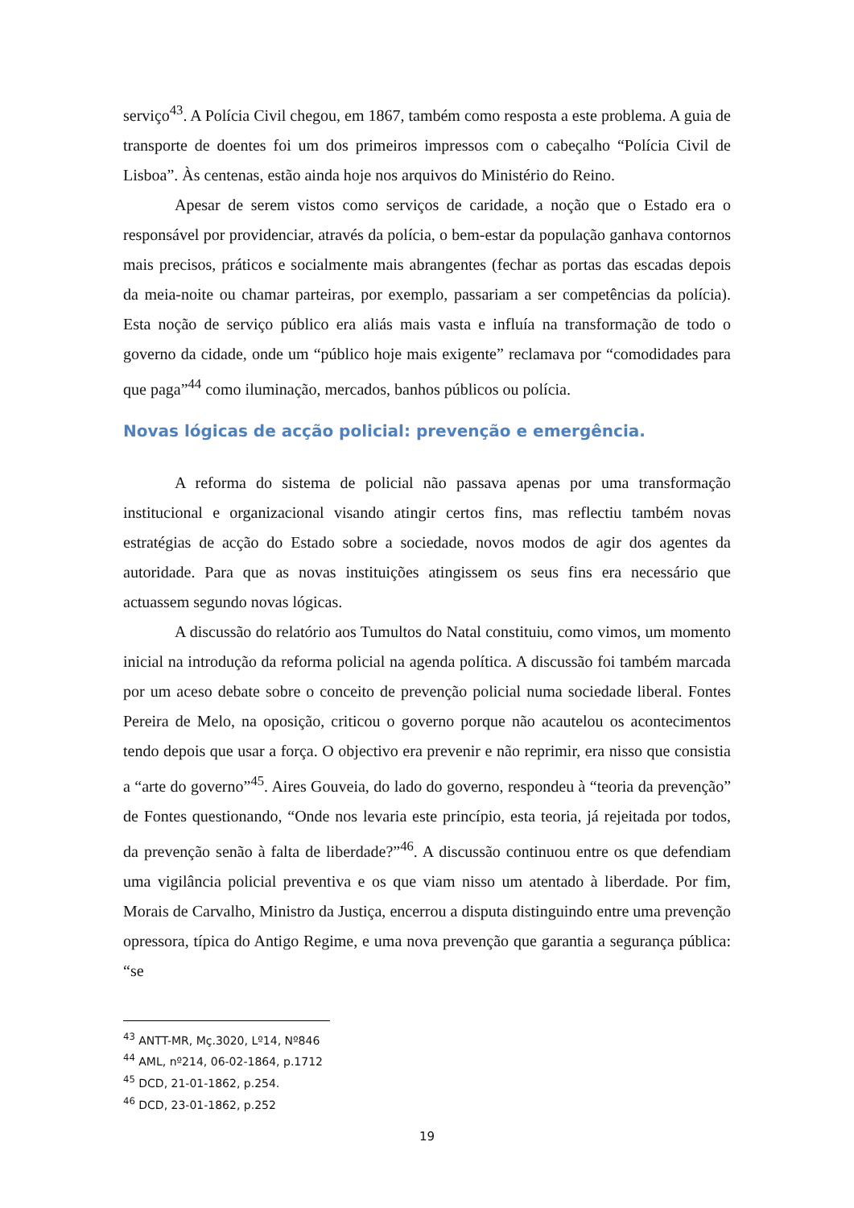serviço<sup>43</sup>. A Polícia Civil chegou, em 1867, também como resposta a este problema. A guia de transporte de doentes foi um dos primeiros impressos com o cabeçalho “Polícia Civil de Lisboa”. Às centenas, estão ainda hoje nos arquivos do Ministério do Reino.
Apesar de serem vistos como serviços de caridade, a noção que o Estado era o responsável por providenciar, através da polícia, o bem-estar da população ganhava contornos mais precisos, práticos e socialmente mais abrangentes (fechar as portas das escadas depois da meia-noite ou chamar parteiras, por exemplo, passariam a ser competências da polícia). Esta noção de serviço público era aliás mais vasta e influía na transformação de todo o governo da cidade, onde um “público hoje mais exigente” reclamava por “comodidades para que paga”<sup>44</sup> como iluminação, mercados, banhos públicos ou polícia.
Novas lógicas de acção policial: prevenção e emergência.
A reforma do sistema de policial não passava apenas por uma transformação institucional e organizacional visando atingir certos fins, mas reflectiu também novas estratégias de acção do Estado sobre a sociedade, novos modos de agir dos agentes da autoridade. Para que as novas instituições atingissem os seus fins era necessário que actuassem segundo novas lógicas.
A discussão do relatório aos Tumultos do Natal constituiu, como vimos, um momento inicial na introdução da reforma policial na agenda política. A discussão foi também marcada por um aceso debate sobre o conceito de prevenção policial numa sociedade liberal. Fontes Pereira de Melo, na oposição, criticou o governo porque não acautelou os acontecimentos tendo depois que usar a força. O objectivo era prevenir e não reprimir, era nisso que consistia a “arte do governo”<sup>45</sup>. Aires Gouveia, do lado do governo, respondeu à “teoria da prevenção” de Fontes questionando, “Onde nos levaria este princípio, esta teoria, já rejeitada por todos, da prevenção senão à falta de liberdade?”<sup>46</sup>. A discussão continuou entre os que defendiam uma vigilância policial preventiva e os que viam nisso um atentado à liberdade. Por fim, Morais de Carvalho, Ministro da Justiça, encerrou a disputa distinguindo entre uma prevenção opressora, típica do Antigo Regime, e uma nova prevenção que garantia a segurança pública: “se
<sup>43</sup> ANTT-MR, Mç.3020, Lº14, Nº846
<sup>44</sup> AML, nº214, 06-02-1864, p.1712
<sup>45</sup> DCD, 21-01-1862, p.254.
<sup>46</sup> DCD, 23-01-1862, p.252
19